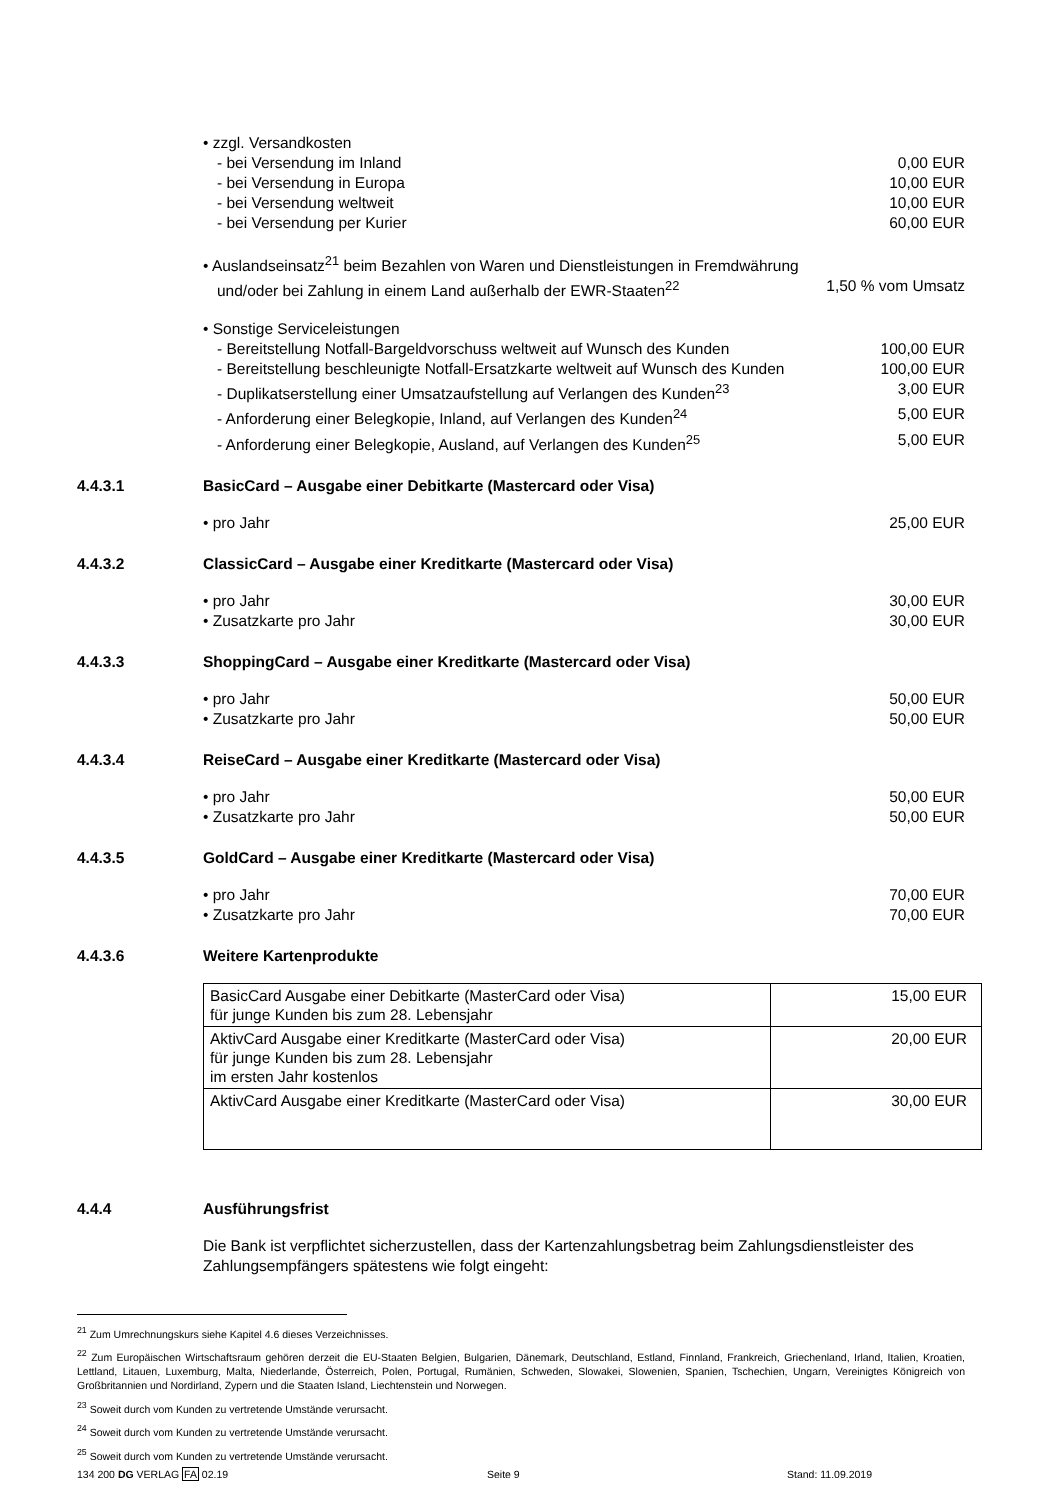• zzgl. Versandkosten
- bei Versendung im Inland 0,00 EUR
- bei Versendung in Europa 10,00 EUR
- bei Versendung weltweit 10,00 EUR
- bei Versendung per Kurier 60,00 EUR
• Auslandseinsatz<sup>21</sup> beim Bezahlen von Waren und Dienstleistungen in Fremdwährung
und/oder bei Zahlung in einem Land außerhalb der EWR-Staaten<sup>22</sup> 1,50 % vom Umsatz
• Sonstige Serviceleistungen
- Bereitstellung Notfall-Bargeldvorschuss weltweit auf Wunsch des Kunden 100,00 EUR
- Bereitstellung beschleunigte Notfall-Ersatzkarte weltweit auf Wunsch des Kunden 100,00 EUR
- Duplikatserstellung einer Umsatzaufstellung auf Verlangen des Kunden<sup>23</sup> 3,00 EUR
- Anforderung einer Belegkopie, Inland, auf Verlangen des Kunden<sup>24</sup> 5,00 EUR
- Anforderung einer Belegkopie, Ausland, auf Verlangen des Kunden<sup>25</sup> 5,00 EUR
4.4.3.1 BasicCard – Ausgabe einer Debitkarte (Mastercard oder Visa)
• pro Jahr 25,00 EUR
4.4.3.2 ClassicCard – Ausgabe einer Kreditkarte (Mastercard oder Visa)
• pro Jahr 30,00 EUR
• Zusatzkarte pro Jahr 30,00 EUR
4.4.3.3 ShoppingCard – Ausgabe einer Kreditkarte (Mastercard oder Visa)
• pro Jahr 50,00 EUR
• Zusatzkarte pro Jahr 50,00 EUR
4.4.3.4 ReiseCard – Ausgabe einer Kreditkarte (Mastercard oder Visa)
• pro Jahr 50,00 EUR
• Zusatzkarte pro Jahr 50,00 EUR
4.4.3.5 GoldCard – Ausgabe einer Kreditkarte (Mastercard oder Visa)
• pro Jahr 70,00 EUR
• Zusatzkarte pro Jahr 70,00 EUR
4.4.3.6 Weitere Kartenprodukte
| BasicCard Ausgabe einer Debitkarte (MasterCard oder Visa) für junge Kunden bis zum 28. Lebensjahr | 15,00 EUR |
| AktivCard Ausgabe einer Kreditkarte (MasterCard oder Visa) für junge Kunden bis zum 28. Lebensjahr im ersten Jahr kostenlos | 20,00 EUR |
| AktivCard Ausgabe einer Kreditkarte (MasterCard oder Visa) | 30,00 EUR |
4.4.4 Ausführungsfrist
Die Bank ist verpflichtet sicherzustellen, dass der Kartenzahlungsbetrag beim Zahlungsdienstleister des Zahlungsempfängers spätestens wie folgt eingeht:
<sup>21</sup> Zum Umrechnungskurs siehe Kapitel 4.6 dieses Verzeichnisses.
<sup>22</sup> Zum Europäischen Wirtschaftsraum gehören derzeit die EU-Staaten Belgien, Bulgarien, Dänemark, Deutschland, Estland, Finnland, Frankreich, Griechenland, Irland, Italien, Kroatien, Lettland, Litauen, Luxemburg, Malta, Niederlande, Österreich, Polen, Portugal, Rumänien, Schweden, Slowakei, Slowenien, Spanien, Tschechien, Ungarn, Vereinigtes Königreich von Großbritannien und Nordirland, Zypern und die Staaten Island, Liechtenstein und Norwegen.
<sup>23</sup> Soweit durch vom Kunden zu vertretende Umstände verursacht.
<sup>24</sup> Soweit durch vom Kunden zu vertretende Umstände verursacht.
<sup>25</sup> Soweit durch vom Kunden zu vertretende Umstände verursacht.
134 200 DG VERLAG FA 02.19 Seite 9 Stand: 11.09.2019